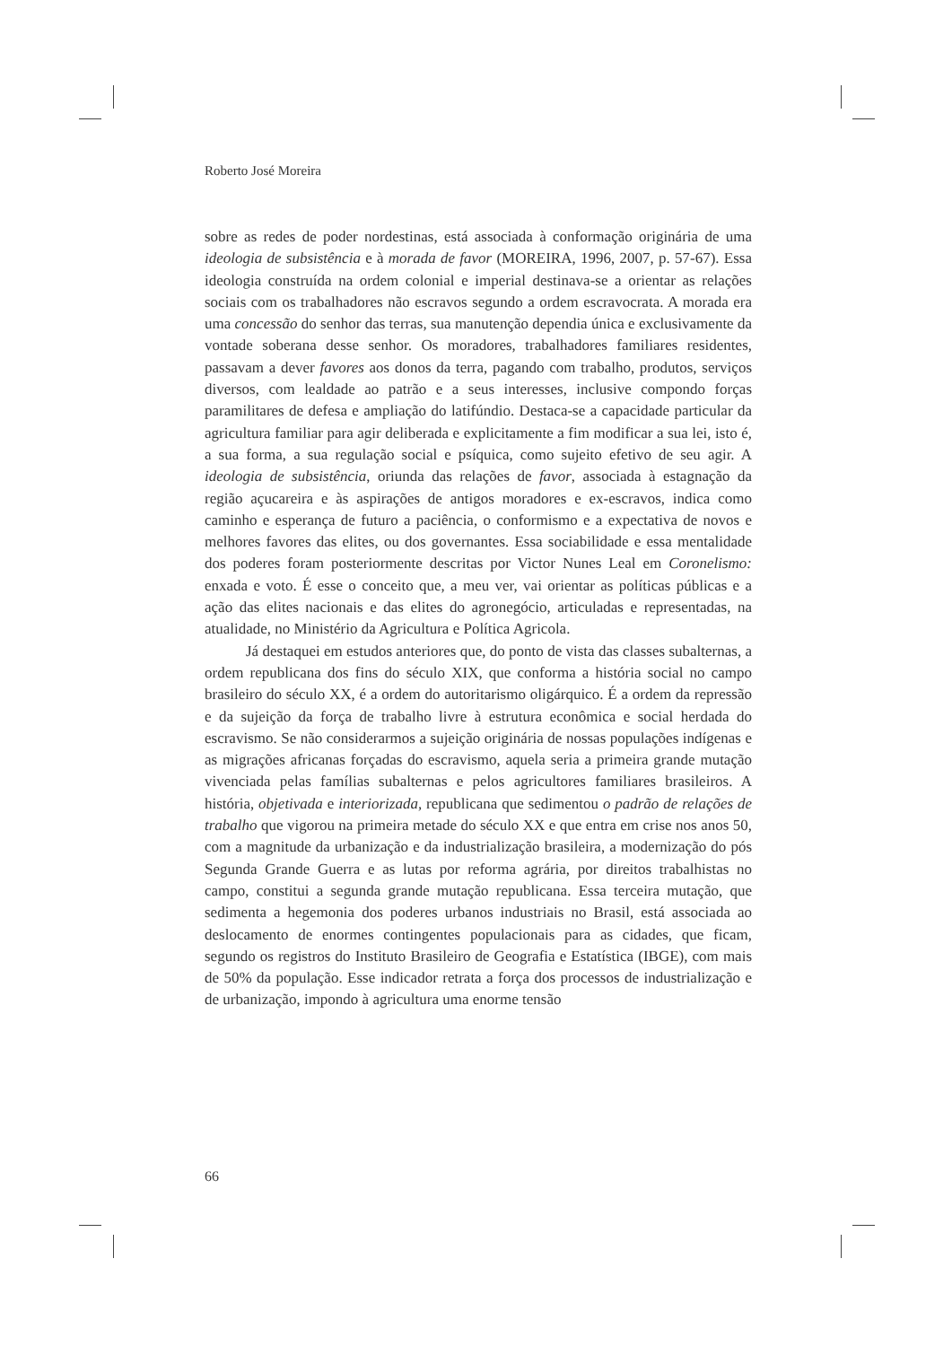Roberto José Moreira
sobre as redes de poder nordestinas, está associada à conformação originária de uma ideologia de subsistência e à morada de favor (MOREIRA, 1996, 2007, p. 57-67). Essa ideologia construída na ordem colonial e imperial destinava-se a orientar as relações sociais com os trabalhadores não escravos segundo a ordem escravocrata. A morada era uma concessão do senhor das terras, sua manutenção dependia única e exclusivamente da vontade soberana desse senhor. Os moradores, trabalhadores familiares residentes, passavam a dever favores aos donos da terra, pagando com trabalho, produtos, serviços diversos, com lealdade ao patrão e a seus interesses, inclusive compondo forças paramilitares de defesa e ampliação do latifúndio. Destaca-se a capacidade particular da agricultura familiar para agir deliberada e explicitamente a fim modificar a sua lei, isto é, a sua forma, a sua regulação social e psíquica, como sujeito efetivo de seu agir. A ideologia de subsistência, oriunda das relações de favor, associada à estagnação da região açucareira e às aspirações de antigos moradores e ex-escravos, indica como caminho e esperança de futuro a paciência, o conformismo e a expectativa de novos e melhores favores das elites, ou dos governantes. Essa sociabilidade e essa mentalidade dos poderes foram posteriormente descritas por Victor Nunes Leal em Coronelismo: enxada e voto. É esse o conceito que, a meu ver, vai orientar as políticas públicas e a ação das elites nacionais e das elites do agronegócio, articuladas e representadas, na atualidade, no Ministério da Agricultura e Política Agricola.
Já destaquei em estudos anteriores que, do ponto de vista das classes subalternas, a ordem republicana dos fins do século XIX, que conforma a história social no campo brasileiro do século XX, é a ordem do autoritarismo oligárquico. É a ordem da repressão e da sujeição da força de trabalho livre à estrutura econômica e social herdada do escravismo. Se não considerarmos a sujeição originária de nossas populações indígenas e as migrações africanas forçadas do escravismo, aquela seria a primeira grande mutação vivenciada pelas famílias subalternas e pelos agricultores familiares brasileiros. A história, objetivada e interiorizada, republicana que sedimentou o padrão de relações de trabalho que vigorou na primeira metade do século XX e que entra em crise nos anos 50, com a magnitude da urbanização e da industrialização brasileira, a modernização do pós Segunda Grande Guerra e as lutas por reforma agrária, por direitos trabalhistas no campo, constitui a segunda grande mutação republicana. Essa terceira mutação, que sedimenta a hegemonia dos poderes urbanos industriais no Brasil, está associada ao deslocamento de enormes contingentes populacionais para as cidades, que ficam, segundo os registros do Instituto Brasileiro de Geografia e Estatística (IBGE), com mais de 50% da população. Esse indicador retrata a força dos processos de industrialização e de urbanização, impondo à agricultura uma enorme tensão
66